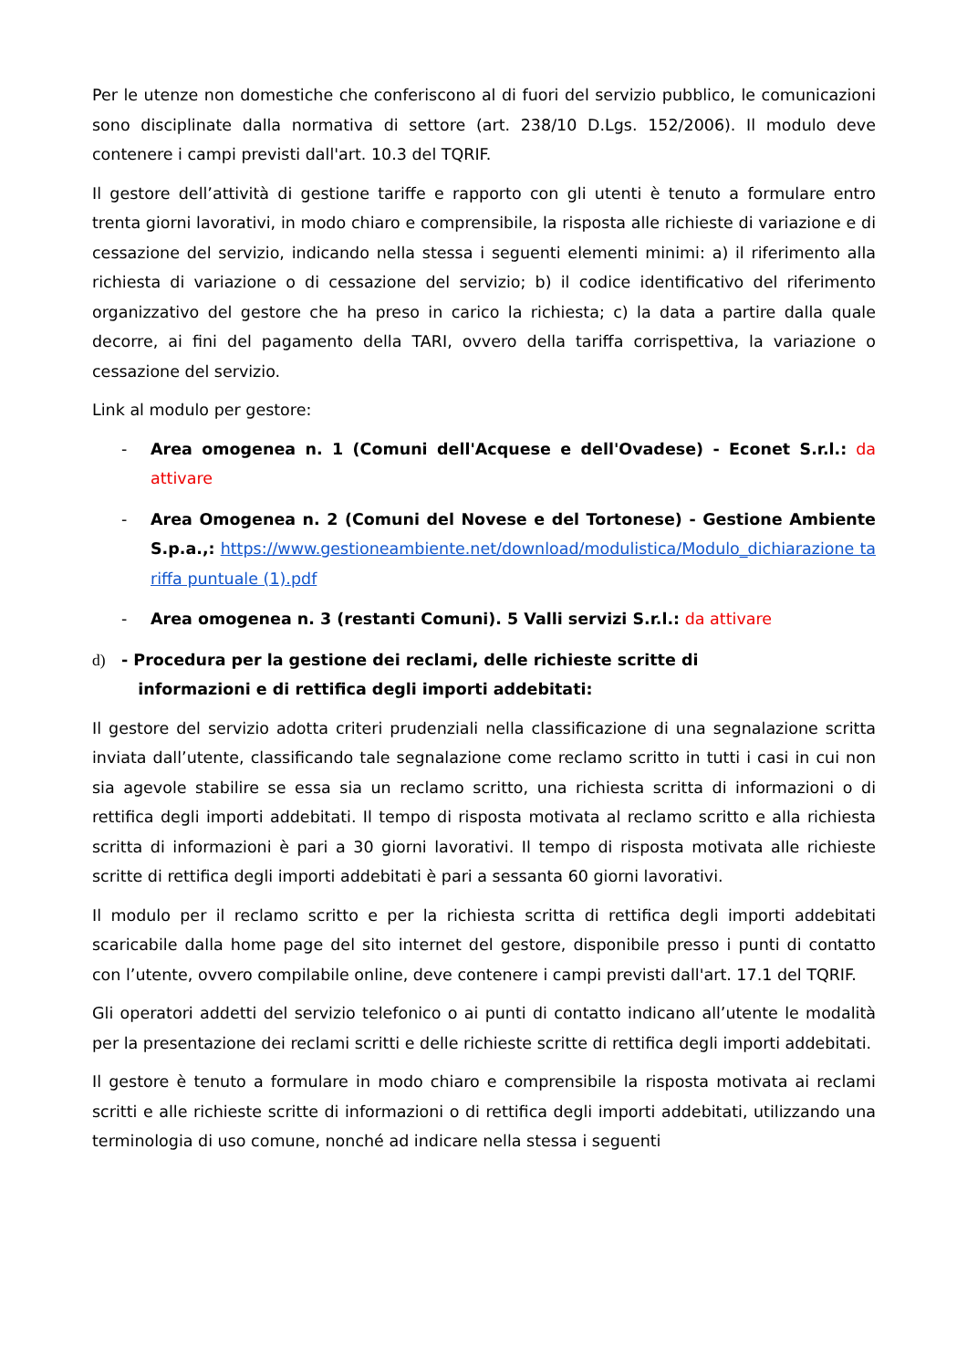Per le utenze non domestiche che conferiscono al di fuori del servizio pubblico, le comunicazioni sono disciplinate dalla normativa di settore (art. 238/10 D.Lgs. 152/2006). Il modulo deve contenere i campi previsti dall'art. 10.3 del TQRIF.
Il gestore dell’attività di gestione tariffe e rapporto con gli utenti è tenuto a formulare entro trenta giorni lavorativi, in modo chiaro e comprensibile, la risposta alle richieste di variazione e di cessazione del servizio, indicando nella stessa i seguenti elementi minimi: a) il riferimento alla richiesta di variazione o di cessazione del servizio; b) il codice identificativo del riferimento organizzativo del gestore che ha preso in carico la richiesta; c) la data a partire dalla quale decorre, ai fini del pagamento della TARI, ovvero della tariffa corrispettiva, la variazione o cessazione del servizio.
Link al modulo per gestore:
- Area omogenea n. 1 (Comuni dell'Acquese e dell'Ovadese) - Econet S.r.l.: da attivare
- Area Omogenea n. 2 (Comuni del Novese e del Tortonese) - Gestione Ambiente S.p.a.,: https://www.gestioneambiente.net/download/modulistica/Modulo_dichiarazione tariffa puntuale (1).pdf
- Area omogenea n. 3 (restanti Comuni). 5 Valli servizi S.r.l.: da attivare
d) - Procedura per la gestione dei reclami, delle richieste scritte di
informazioni e di rettifica degli importi addebitati:
Il gestore del servizio adotta criteri prudenziali nella classificazione di una segnalazione scritta inviata dall’utente, classificando tale segnalazione come reclamo scritto in tutti i casi in cui non sia agevole stabilire se essa sia un reclamo scritto, una richiesta scritta di informazioni o di rettifica degli importi addebitati. Il tempo di risposta motivata al reclamo scritto e alla richiesta scritta di informazioni è pari a 30 giorni lavorativi. Il tempo di risposta motivata alle richieste scritte di rettifica degli importi addebitati è pari a sessanta 60 giorni lavorativi.
Il modulo per il reclamo scritto e per la richiesta scritta di rettifica degli importi addebitati scaricabile dalla home page del sito internet del gestore, disponibile presso i punti di contatto con l’utente, ovvero compilabile online, deve contenere i campi previsti dall'art. 17.1 del TQRIF.
Gli operatori addetti del servizio telefonico o ai punti di contatto indicano all’utente le modalità per la presentazione dei reclami scritti e delle richieste scritte di rettifica degli importi addebitati.
Il gestore è tenuto a formulare in modo chiaro e comprensibile la risposta motivata ai reclami scritti e alle richieste scritte di informazioni o di rettifica degli importi addebitati, utilizzando una terminologia di uso comune, nonché ad indicare nella stessa i seguenti